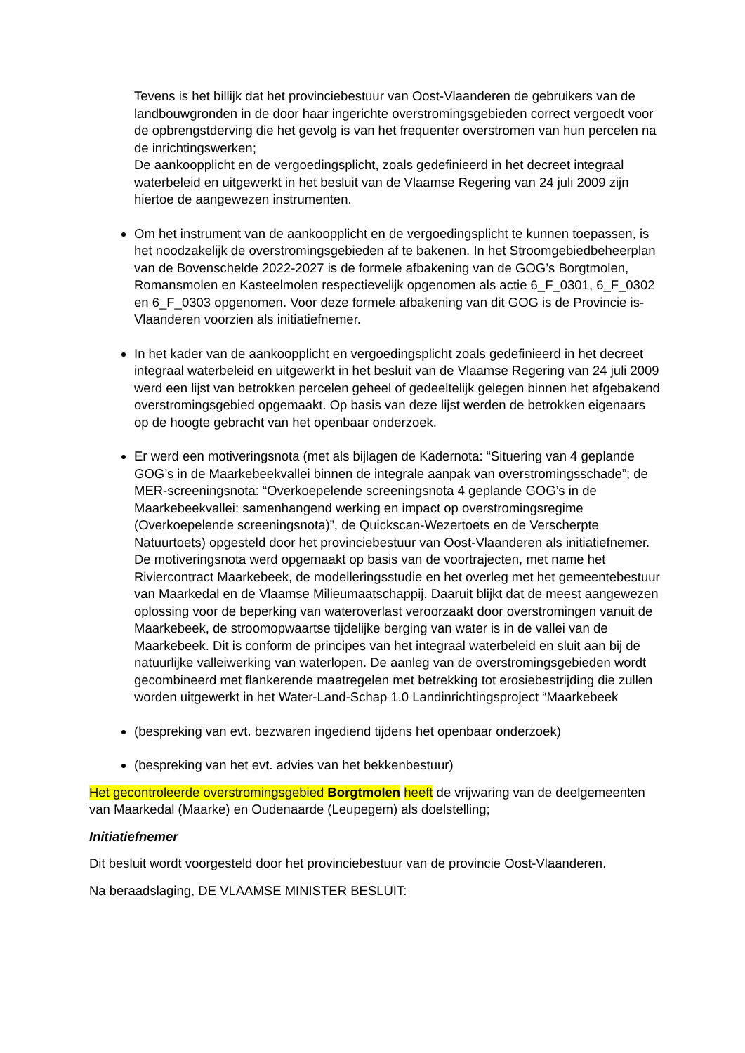Tevens is het billijk dat het provinciebestuur van Oost-Vlaanderen de gebruikers van de landbouwgronden in de door haar ingerichte overstromingsgebieden correct vergoedt voor de opbrengstderving die het gevolg is van het frequenter overstromen van hun percelen na de inrichtingswerken;
De aankoopplicht en de vergoedingsplicht, zoals gedefinieerd in het decreet integraal waterbeleid en uitgewerkt in het besluit van de Vlaamse Regering van 24 juli 2009 zijn hiertoe de aangewezen instrumenten.
Om het instrument van de aankoopplicht en de vergoedingsplicht te kunnen toepassen, is het noodzakelijk de overstromingsgebieden af te bakenen. In het Stroomgebiedbeheerplan van de Bovenschelde 2022-2027 is de formele afbakening van de GOG’s Borgtmolen, Romansmolen en Kasteelmolen respectievelijk opgenomen als actie 6_F_0301, 6_F_0302 en 6_F_0303 opgenomen. Voor deze formele afbakening van dit GOG is de Provincie is-Vlaanderen voorzien als initiatiefnemer.
In het kader van de aankoopplicht en vergoedingsplicht zoals gedefinieerd in het decreet integraal waterbeleid en uitgewerkt in het besluit van de Vlaamse Regering van 24 juli 2009 werd een lijst van betrokken percelen geheel of gedeeltelijk gelegen binnen het afgebakend overstromingsgebied opgemaakt. Op basis van deze lijst werden de betrokken eigenaars op de hoogte gebracht van het openbaar onderzoek.
Er werd een motiveringsnota (met als bijlagen de Kadernota: “Situering van 4 geplande GOG’s in de Maarkebeekvallei binnen de integrale aanpak van overstromingsschade”; de MER-screeningsnota: “Overkoepelende screeningsnota 4 geplande GOG’s in de Maarkebeekvallei: samenhangend werking en impact op overstromingsregime (Overkoepelende screeningsnota)”, de Quickscan-Wezertoets en de Verscherpte Natuurtoets) opgesteld door het provinciebestuur van Oost-Vlaanderen als initiatiefnemer. De motiveringsnota werd opgemaakt op basis van de voortrajecten, met name het Riviercontract Maarkebeek, de modelleringsstudie en het overleg met het gemeentebestuur van Maarkedal en de Vlaamse Milieumaatschappij. Daaruit blijkt dat de meest aangewezen oplossing voor de beperking van wateroverlast veroorzaakt door overstromingen vanuit de Maarkebeek, de stroomopwaartse tijdelijke berging van water is in de vallei van de Maarkebeek. Dit is conform de principes van het integraal waterbeleid en sluit aan bij de natuurlijke valleiwerking van waterlopen. De aanleg van de overstromingsgebieden wordt gecombineerd met flankerende maatregelen met betrekking tot erosiebestrijding die zullen worden uitgewerkt in het Water-Land-Schap 1.0 Landinrichtingsproject “Maarkebeek
(bespreking van evt. bezwaren ingediend tijdens het openbaar onderzoek)
(bespreking van het evt. advies van het bekkenbestuur)
Het gecontroleerde overstromingsgebied Borgtmolen heeft de vrijwaring van de deelgemeenten van Maarkedal (Maarke) en Oudenaarde (Leupegem) als doelstelling;
Initiatiefnemer
Dit besluit wordt voorgesteld door het provinciebestuur van de provincie Oost-Vlaanderen.
Na beraadslaging, DE VLAAMSE MINISTER BESLUIT: